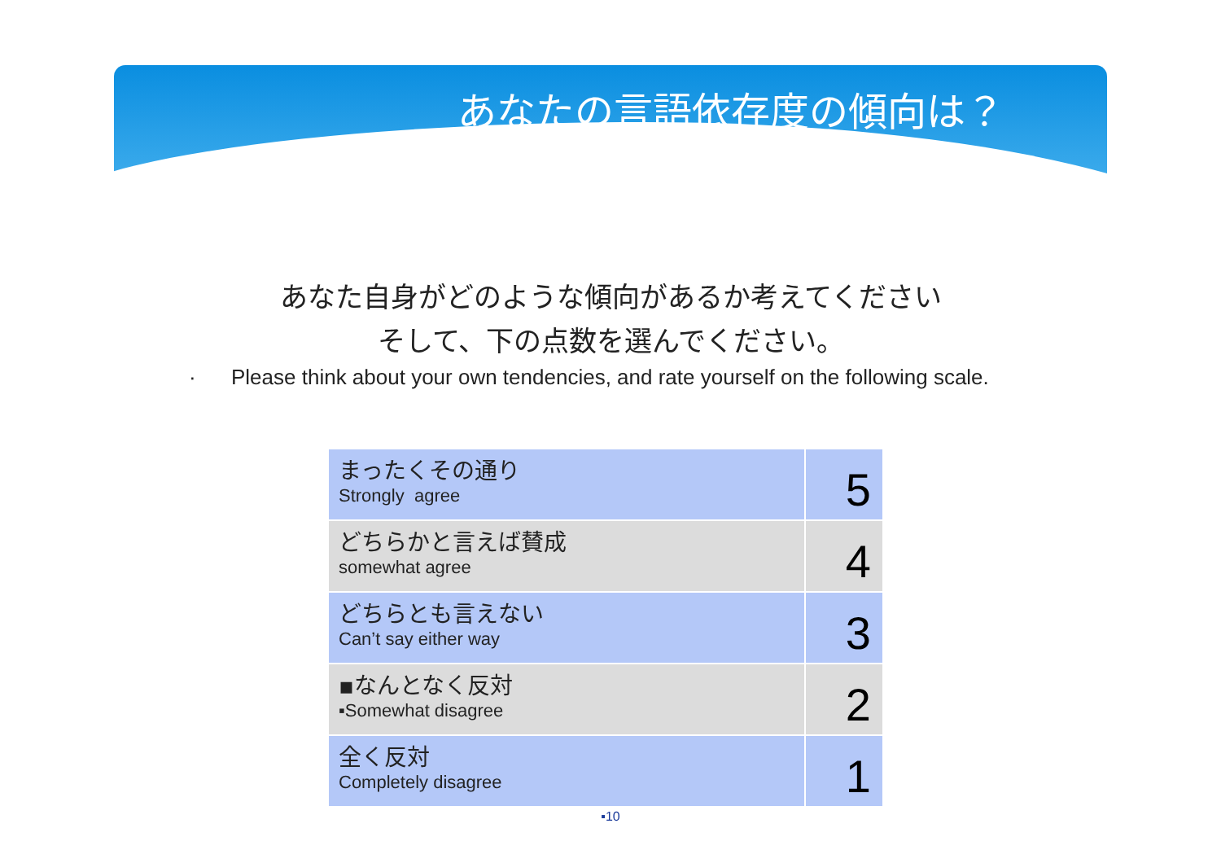あなたの言語依存度の傾向は？
あなた自身がどのような傾向があるか考えてください
そして、下の点数を選んでください。
· Please think about your own tendencies, and rate yourself on the following scale.
| まったくその通り Strongly agree | 5 |
| どちらかと言えば賛成 somewhat agree | 4 |
| どちらとも言えない Can’t say either way | 3 |
| ▪なんとなく反対 ▪Somewhat disagree | 2 |
| 全く反対 Completely disagree | 1 |
▪10